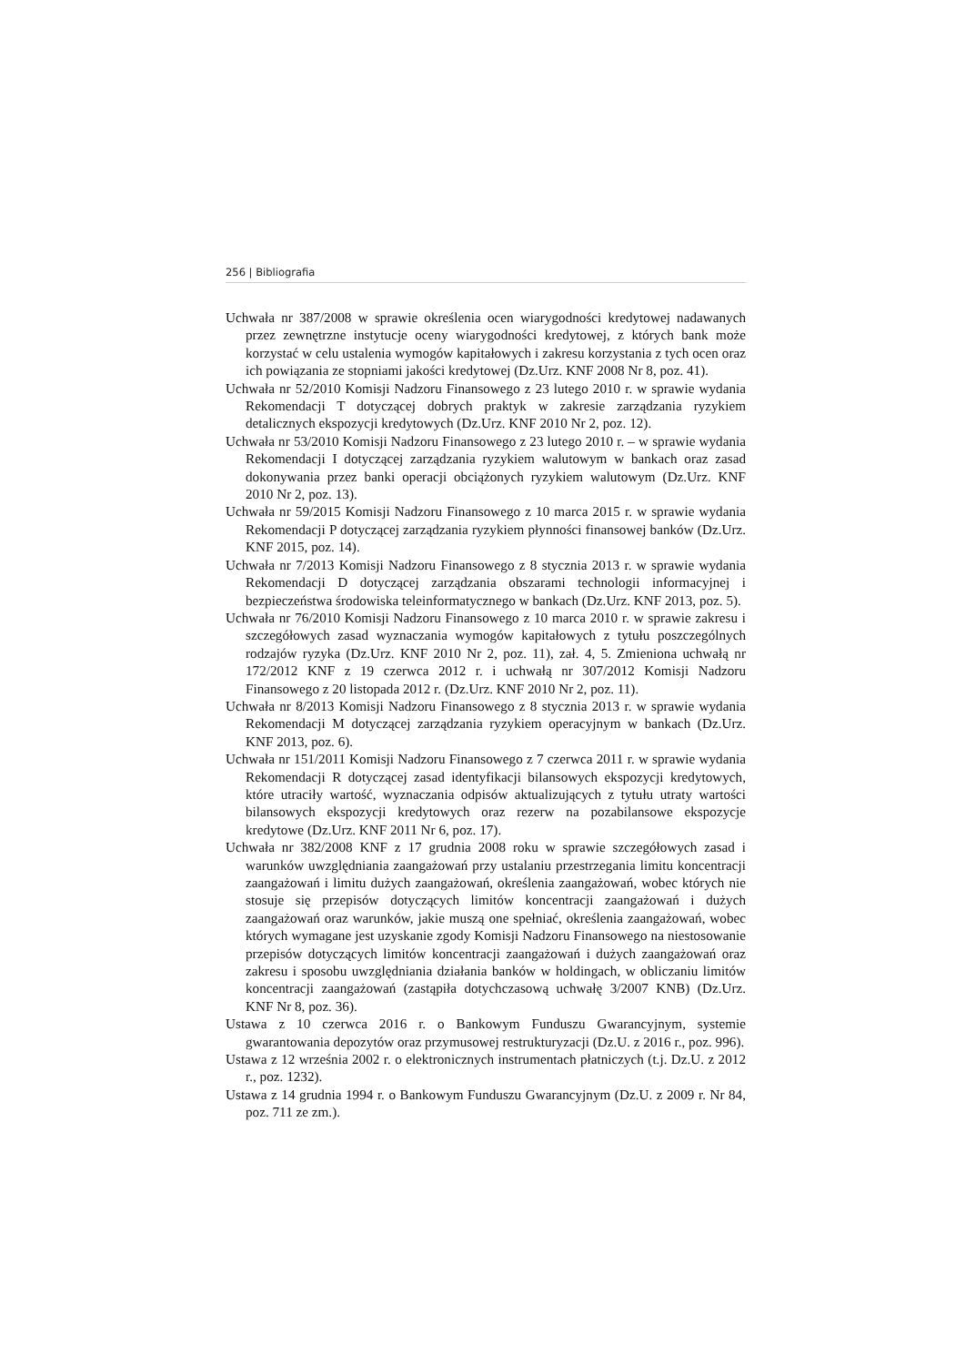256 | Bibliografia
Uchwała nr 387/2008 w sprawie określenia ocen wiarygodności kredytowej nadawanych przez zewnętrzne instytucje oceny wiarygodności kredytowej, z których bank może korzystać w celu ustalenia wymogów kapitałowych i zakresu korzystania z tych ocen oraz ich powiązania ze stopniami jakości kredytowej (Dz.Urz. KNF 2008 Nr 8, poz. 41).
Uchwała nr 52/2010 Komisji Nadzoru Finansowego z 23 lutego 2010 r. w sprawie wydania Rekomendacji T dotyczącej dobrych praktyk w zakresie zarządzania ryzykiem detalicznych ekspozycji kredytowych (Dz.Urz. KNF 2010 Nr 2, poz. 12).
Uchwała nr 53/2010 Komisji Nadzoru Finansowego z 23 lutego 2010 r. – w sprawie wydania Rekomendacji I dotyczącej zarządzania ryzykiem walutowym w bankach oraz zasad dokonywania przez banki operacji obciążonych ryzykiem walutowym (Dz.Urz. KNF 2010 Nr 2, poz. 13).
Uchwała nr 59/2015 Komisji Nadzoru Finansowego z 10 marca 2015 r. w sprawie wydania Rekomendacji P dotyczącej zarządzania ryzykiem płynności finansowej banków (Dz.Urz. KNF 2015, poz. 14).
Uchwała nr 7/2013 Komisji Nadzoru Finansowego z 8 stycznia 2013 r. w sprawie wydania Rekomendacji D dotyczącej zarządzania obszarami technologii informacyjnej i bezpieczeństwa środowiska teleinformatycznego w bankach (Dz.Urz. KNF 2013, poz. 5).
Uchwała nr 76/2010 Komisji Nadzoru Finansowego z 10 marca 2010 r. w sprawie zakresu i szczegółowych zasad wyznaczania wymogów kapitałowych z tytułu poszczególnych rodzajów ryzyka (Dz.Urz. KNF 2010 Nr 2, poz. 11), zał. 4, 5. Zmieniona uchwałą nr 172/2012 KNF z 19 czerwca 2012 r. i uchwałą nr 307/2012 Komisji Nadzoru Finansowego z 20 listopada 2012 r. (Dz.Urz. KNF 2010 Nr 2, poz. 11).
Uchwała nr 8/2013 Komisji Nadzoru Finansowego z 8 stycznia 2013 r. w sprawie wydania Rekomendacji M dotyczącej zarządzania ryzykiem operacyjnym w bankach (Dz.Urz. KNF 2013, poz. 6).
Uchwała nr 151/2011 Komisji Nadzoru Finansowego z 7 czerwca 2011 r. w sprawie wydania Rekomendacji R dotyczącej zasad identyfikacji bilansowych ekspozycji kredytowych, które utraciły wartość, wyznaczania odpisów aktualizujących z tytułu utraty wartości bilansowych ekspozycji kredytowych oraz rezerw na pozabilansowe ekspozycje kredytowe (Dz.Urz. KNF 2011 Nr 6, poz. 17).
Uchwała nr 382/2008 KNF z 17 grudnia 2008 roku w sprawie szczegółowych zasad i warunków uwzględniania zaangażowań przy ustalaniu przestrzegania limitu koncentracji zaangażowań i limitu dużych zaangażowań, określenia zaangażowań, wobec których nie stosuje się przepisów dotyczących limitów koncentracji zaangażowań i dużych zaangażowań oraz warunków, jakie muszą one spełniać, określenia zaangażowań, wobec których wymagane jest uzyskanie zgody Komisji Nadzoru Finansowego na niestosowanie przepisów dotyczących limitów koncentracji zaangażowań i dużych zaangażowań oraz zakresu i sposobu uwzględniania działania banków w holdingach, w obliczaniu limitów koncentracji zaangażowań (zastąpiła dotychczasową uchwałę 3/2007 KNB) (Dz.Urz. KNF Nr 8, poz. 36).
Ustawa z 10 czerwca 2016 r. o Bankowym Funduszu Gwarancyjnym, systemie gwarantowania depozytów oraz przymusowej restrukturyzacji (Dz.U. z 2016 r., poz. 996).
Ustawa z 12 września 2002 r. o elektronicznych instrumentach płatniczych (t.j. Dz.U. z 2012 r., poz. 1232).
Ustawa z 14 grudnia 1994 r. o Bankowym Funduszu Gwarancyjnym (Dz.U. z 2009 r. Nr 84, poz. 711 ze zm.).